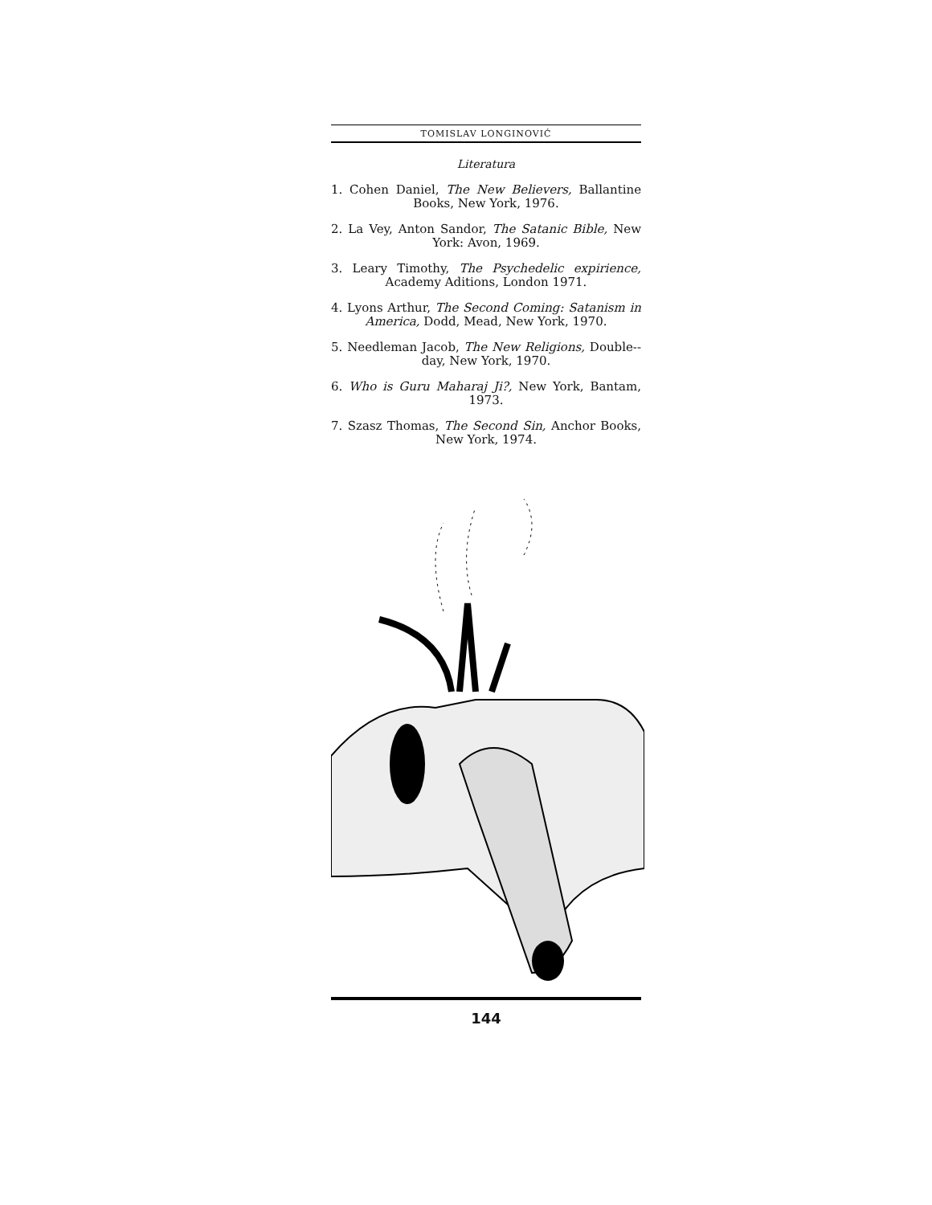TOMISLAV LONGINOVIĆ
Literatura
1. Cohen Daniel, The New Believers, Ballantine Books, New York, 1976.
2. La Vey, Anton Sandor, The Satanic Bible, New York: Avon, 1969.
3. Leary Timothy, The Psychedelic expirience, Academy Aditions, London 1971.
4. Lyons Arthur, The Second Coming: Satanism in America, Dodd, Mead, New York, 1970.
5. Needleman Jacob, The New Religions, Double--day, New York, 1970.
6. Who is Guru Maharaj Ji?, New York, Bantam, 1973.
7. Szasz Thomas, The Second Sin, Anchor Books, New York, 1974.
144